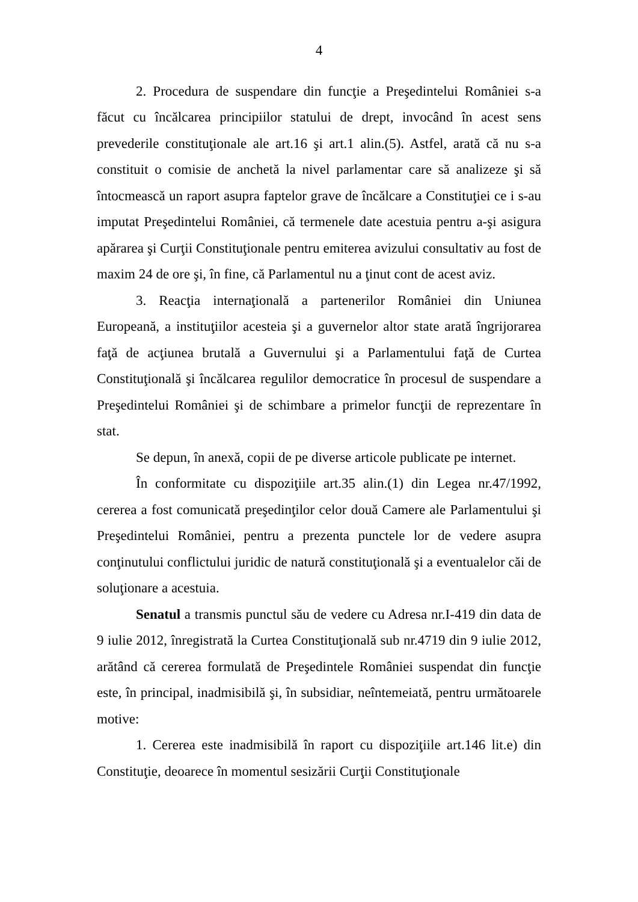4
2. Procedura de suspendare din funcţie a Preşedintelui României s-a făcut cu încălcarea principiilor statului de drept, invocând în acest sens prevederile constituţionale ale art.16 şi art.1 alin.(5). Astfel, arată că nu s-a constituit o comisie de anchetă la nivel parlamentar care să analizeze şi să întocmească un raport asupra faptelor grave de încălcare a Constituţiei ce i s-au imputat Preşedintelui României, că termenele date acestuia pentru a-şi asigura apărarea şi Curţii Constituţionale pentru emiterea avizului consultativ au fost de maxim 24 de ore şi, în fine, că Parlamentul nu a ţinut cont de acest aviz.
3. Reacţia internaţională a partenerilor României din Uniunea Europeană, a instituţiilor acesteia şi a guvernelor altor state arată îngrijorarea faţă de acţiunea brutală a Guvernului şi a Parlamentului faţă de Curtea Constituţională şi încălcarea regulilor democratice în procesul de suspendare a Preşedintelui României şi de schimbare a primelor funcţii de reprezentare în stat.
Se depun, în anexă, copii de pe diverse articole publicate pe internet.
În conformitate cu dispoziţiile art.35 alin.(1) din Legea nr.47/1992, cererea a fost comunicată preşedinţilor celor două Camere ale Parlamentului şi Preşedintelui României, pentru a prezenta punctele lor de vedere asupra conţinutului conflictului juridic de natură constituţională şi a eventualelor căi de soluţionare a acestuia.
Senatul a transmis punctul său de vedere cu Adresa nr.I-419 din data de 9 iulie 2012, înregistrată la Curtea Constituţională sub nr.4719 din 9 iulie 2012, arătând că cererea formulată de Preşedintele României suspendat din funcţie este, în principal, inadmisibilă şi, în subsidiar, neîntemeiată, pentru următoarele motive:
1. Cererea este inadmisibilă în raport cu dispoziţiile art.146 lit.e) din Constituţie, deoarece în momentul sesizării Curţii Constituţionale